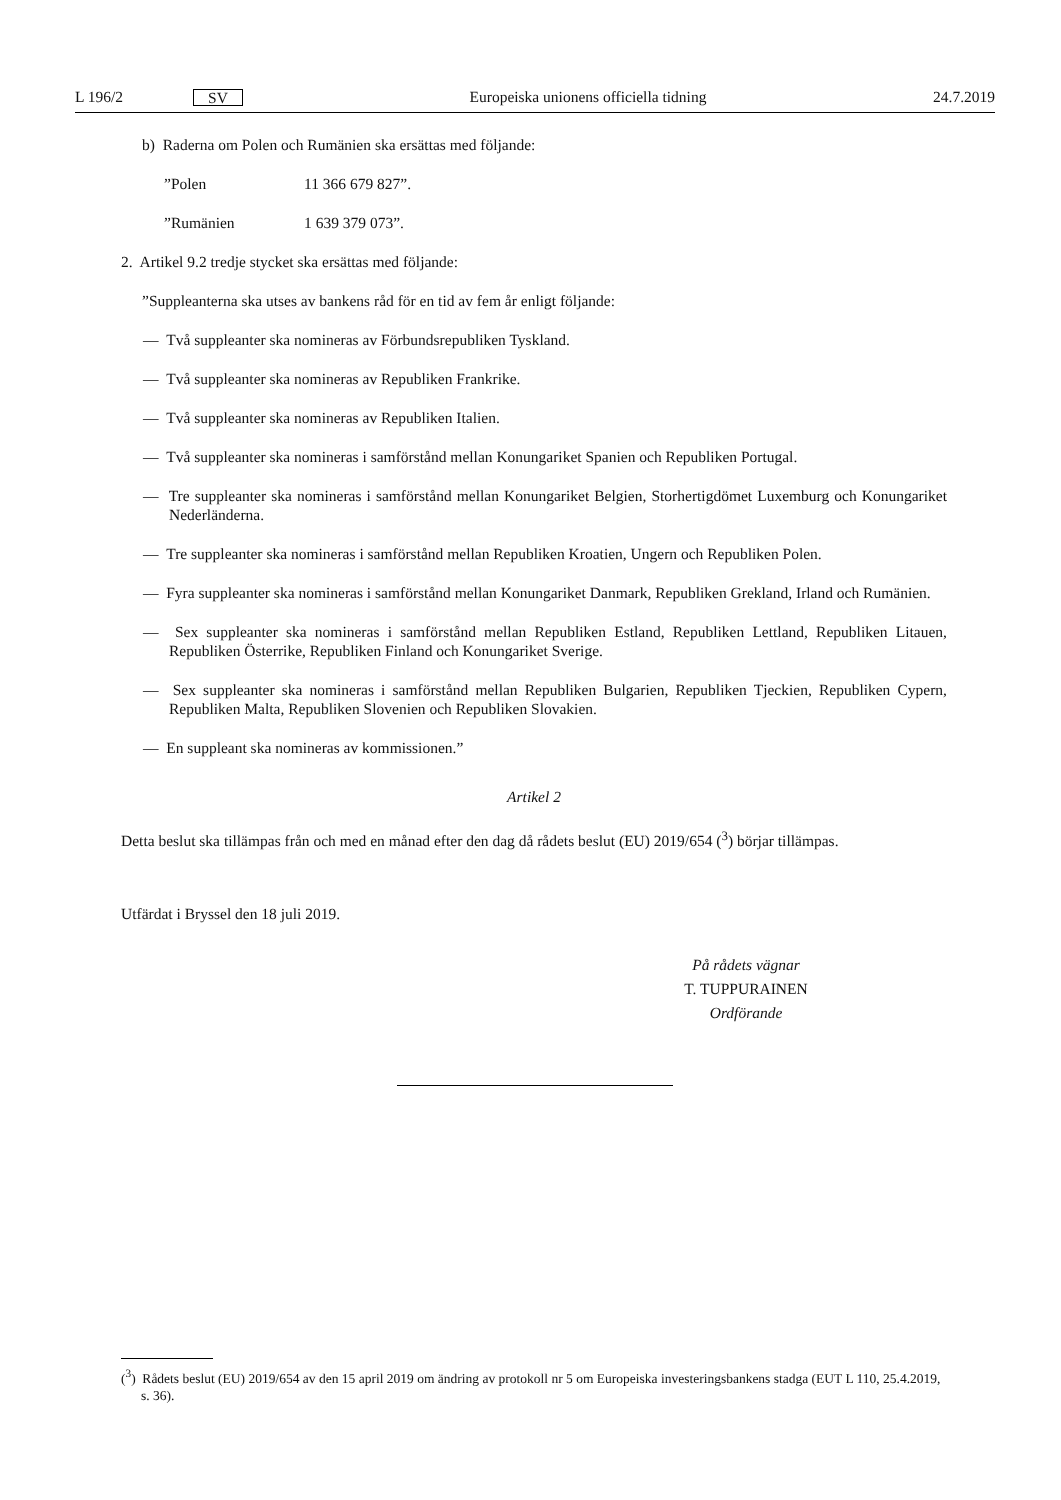L 196/2 SV
Europeiska unionens officiella tidning 24.7.2019
b) Raderna om Polen och Rumänien ska ersättas med följande:
”Polen 11 366 679 827”.
”Rumänien 1 639 379 073”.
2. Artikel 9.2 tredje stycket ska ersättas med följande:
”Suppleanterna ska utses av bankens råd för en tid av fem år enligt följande:
— Två suppleanter ska nomineras av Förbundsrepubliken Tyskland.
— Två suppleanter ska nomineras av Republiken Frankrike.
— Två suppleanter ska nomineras av Republiken Italien.
— Två suppleanter ska nomineras i samförstånd mellan Konungariket Spanien och Republiken Portugal.
— Tre suppleanter ska nomineras i samförstånd mellan Konungariket Belgien, Storhertigdömet Luxemburg och Konungariket Nederländerna.
— Tre suppleanter ska nomineras i samförstånd mellan Republiken Kroatien, Ungern och Republiken Polen.
— Fyra suppleanter ska nomineras i samförstånd mellan Konungariket Danmark, Republiken Grekland, Irland och Rumänien.
— Sex suppleanter ska nomineras i samförstånd mellan Republiken Estland, Republiken Lettland, Republiken Litauen, Republiken Österrike, Republiken Finland och Konungariket Sverige.
— Sex suppleanter ska nomineras i samförstånd mellan Republiken Bulgarien, Republiken Tjeckien, Republiken Cypern, Republiken Malta, Republiken Slovenien och Republiken Slovakien.
— En suppleant ska nomineras av kommissionen.”
Artikel 2
Detta beslut ska tillämpas från och med en månad efter den dag då rådets beslut (EU) 2019/654 (<sup>3</sup>) börjar tillämpas.
Utfärdat i Bryssel den 18 juli 2019.
På rådets vägnar
T. TUPPURAINEN
Ordförande
(<sup>3</sup>) Rådets beslut (EU) 2019/654 av den 15 april 2019 om ändring av protokoll nr 5 om Europeiska investeringsbankens stadga (EUT L 110, 25.4.2019, s. 36).